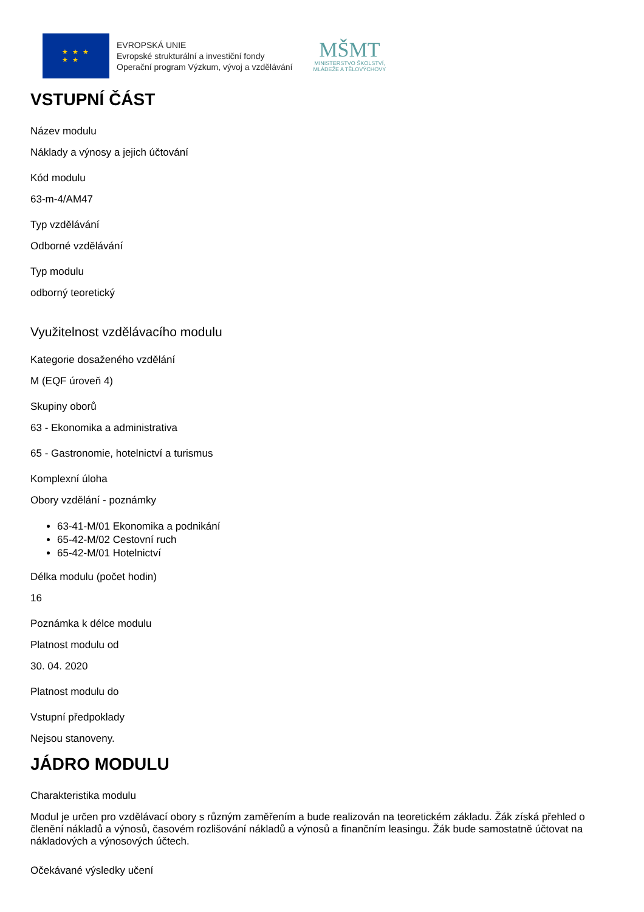★ ★ ★
★ ★
EVROPSKÁ UNIE
Evropské strukturální a investiční fondy
Operační program Výzkum, vývoj a vzdělávání
MŠMT
MINISTERSTVO ŠKOLSTVÍ,
MLÁDEŽE A TĚLOVÝCHOVY
VSTUPNÍ ČÁST
Název modulu
Náklady a výnosy a jejich účtování
Kód modulu
63-m-4/AM47
Typ vzdělávání
Odborné vzdělávání
Typ modulu
odborný teoretický
Využitelnost vzdělávacího modulu
Kategorie dosaženého vzdělání
M (EQF úroveň 4)
Skupiny oborů
63 - Ekonomika a administrativa
65 - Gastronomie, hotelnictví a turismus
Komplexní úloha
Obory vzdělání - poznámky
63-41-M/01 Ekonomika a podnikání
65-42-M/02 Cestovní ruch
65-42-M/01 Hotelnictví
Délka modulu (počet hodin)
16
Poznámka k délce modulu
Platnost modulu od
30. 04. 2020
Platnost modulu do
Vstupní předpoklady
Nejsou stanoveny.
JÁDRO MODULU
Charakteristika modulu
Modul je určen pro vzdělávací obory s různým zaměřením a bude realizován na teoretickém základu. Žák získá přehled o členění nákladů a výnosů, časovém rozlišování nákladů a výnosů a finančním leasingu. Žák bude samostatně účtovat na nákladových a výnosových účtech.
Očekávané výsledky učení